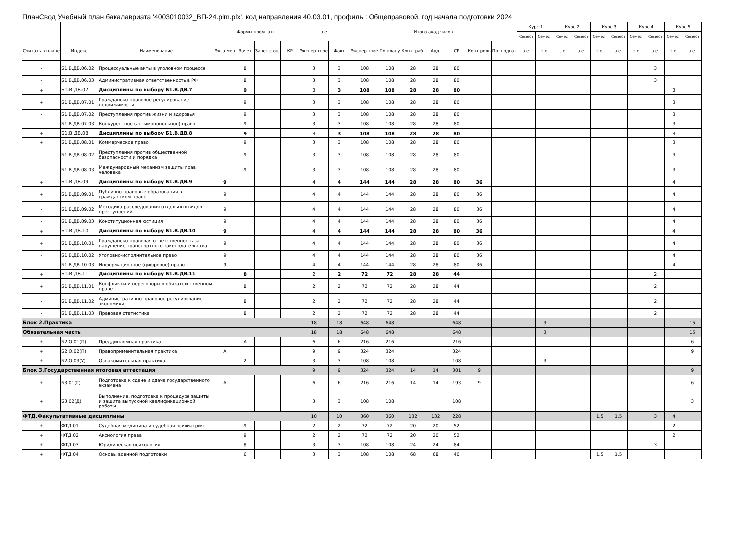ПланСвод Учебный план бакалавриата '4003010032_ВП-24.plm.plx', код направления 40.03.01, профиль : Общеправовой, год начала подготовки 2024
| - | - | - | Формы пром. атт. | | | | з.е. | | Итого акад.часов | | | | | | | Курс 1 | | Курс 2 | | Курс 3 | | Курс 4 | | Курс 5 | |
| --- | --- | --- | --- | --- | --- | --- | --- | --- | --- | --- | --- | --- | --- | --- | --- | --- | --- | --- | --- | --- | --- | --- | --- | --- | --- |
| | | | | | | | | | | | | | | | | Семест | Семест | Семест | Семест | Семест | Семест | Семест | Семест | Семест | Семест |
| Считать в плане | Индекс | Наименование | Экза мен | Зачет | Зачет с оц. | КР | Экспер тное | Факт | Экспер тное | По плану | Конт. раб. | Ауд. | СР | Конт роль | Пр. подгот | з.е. | з.е. | з.е. | з.е. | з.е. | з.е. | з.е. | з.е. | з.е. | з.е. |
| - | Б1.В.ДВ.06.02 | Процессуальные акты в уголовном процессе | | 8 | | | 3 | 3 | 108 | 108 | 28 | 28 | 80 | | | | | | | | | | 3 | | |
| - | Б1.В.ДВ.06.03 | Административная ответственность в РФ | | 8 | | | 3 | 3 | 108 | 108 | 28 | 28 | 80 | | | | | | | | | | 3 | | |
| + | Б1.В.ДВ.07 | Дисциплины по выбору Б1.В.ДВ.7 | | 9 | | | 3 | 3 | 108 | 108 | 28 | 28 | 80 | | | | | | | | | | | 3 | |
| + | Б1.В.ДВ.07.01 | Гражданско-правовое регулирование недвижимости | | 9 | | | 3 | 3 | 108 | 108 | 28 | 28 | 80 | | | | | | | | | | | 3 | |
| - | Б1.В.ДВ.07.02 | Преступления против жизни и здоровья | | 9 | | | 3 | 3 | 108 | 108 | 28 | 28 | 80 | | | | | | | | | | | 3 | |
| - | Б1.В.ДВ.07.03 | Конкурентное (антимонопольное) право | | 9 | | | 3 | 3 | 108 | 108 | 28 | 28 | 80 | | | | | | | | | | | 3 | |
| + | Б1.В.ДВ.08 | Дисциплины по выбору Б1.В.ДВ.8 | | 9 | | | 3 | 3 | 108 | 108 | 28 | 28 | 80 | | | | | | | | | | | 3 | |
| + | Б1.В.ДВ.08.01 | Коммерческое право | | 9 | | | 3 | 3 | 108 | 108 | 28 | 28 | 80 | | | | | | | | | | | 3 | |
| - | Б1.В.ДВ.08.02 | Преступления против общественной безопасности и порядка | | 9 | | | 3 | 3 | 108 | 108 | 28 | 28 | 80 | | | | | | | | | | | 3 | |
| - | Б1.В.ДВ.08.03 | Международный механизм защиты прав человека | | 9 | | | 3 | 3 | 108 | 108 | 28 | 28 | 80 | | | | | | | | | | | 3 | |
| + | Б1.В.ДВ.09 | Дисциплины по выбору Б1.В.ДВ.9 | 9 | | | | 4 | 4 | 144 | 144 | 28 | 28 | 80 | 36 | | | | | | | | | | 4 | |
| + | Б1.В.ДВ.09.01 | Публично-правовые образования в гражданском праве | 9 | | | | 4 | 4 | 144 | 144 | 28 | 28 | 80 | 36 | | | | | | | | | | 4 | |
| - | Б1.В.ДВ.09.02 | Методика расследования отдельных видов преступлений | 9 | | | | 4 | 4 | 144 | 144 | 28 | 28 | 80 | 36 | | | | | | | | | | 4 | |
| - | Б1.В.ДВ.09.03 | Конституционная юстиция | 9 | | | | 4 | 4 | 144 | 144 | 28 | 28 | 80 | 36 | | | | | | | | | | 4 | |
| + | Б1.В.ДВ.10 | Дисциплины по выбору Б1.В.ДВ.10 | 9 | | | | 4 | 4 | 144 | 144 | 28 | 28 | 80 | 36 | | | | | | | | | | 4 | |
| + | Б1.В.ДВ.10.01 | Гражданско-правовая ответственность за нарушение транспортного законодательства | 9 | | | | 4 | 4 | 144 | 144 | 28 | 28 | 80 | 36 | | | | | | | | | | 4 | |
| - | Б1.В.ДВ.10.02 | Уголовно-исполнительное право | 9 | | | | 4 | 4 | 144 | 144 | 28 | 28 | 80 | 36 | | | | | | | | | | 4 | |
| - | Б1.В.ДВ.10.03 | Информационное (цифровое) право | 9 | | | | 4 | 4 | 144 | 144 | 28 | 28 | 80 | 36 | | | | | | | | | | 4 | |
| + | Б1.В.ДВ.11 | Дисциплины по выбору Б1.В.ДВ.11 | | 8 | | | 2 | 2 | 72 | 72 | 28 | 28 | 44 | | | | | | | | | | 2 | | |
| + | Б1.В.ДВ.11.01 | Конфликты и переговоры в обязательственном праве | | 8 | | | 2 | 2 | 72 | 72 | 28 | 28 | 44 | | | | | | | | | | 2 | | |
| - | Б1.В.ДВ.11.02 | Административно-правовое регулирование экономики | | 8 | | | 2 | 2 | 72 | 72 | 28 | 28 | 44 | | | | | | | | | | 2 | | |
| - | Б1.В.ДВ.11.03 | Правовая статистика | | 8 | | | 2 | 2 | 72 | 72 | 28 | 28 | 44 | | | | | | | | | | 2 | | |
| Блок 2.Практика | | | | | | | 18 | 18 | 648 | 648 | | | 648 | | | | 3 | | | | | | | | 15 |
| Обязательная часть | | | | | | | 18 | 18 | 648 | 648 | | | 648 | | | | 3 | | | | | | | | 15 |
| + | Б2.О.01(П) | Преддипломная практика | | А | | | 6 | 6 | 216 | 216 | | | 216 | | | | | | | | | | | | 6 |
| + | Б2.О.02(П) | Правоприменительная практика | А | | | | 9 | 9 | 324 | 324 | | | 324 | | | | | | | | | | | | 9 |
| + | Б2.О.03(У) | Ознакомительная практика | | 2 | | | 3 | 3 | 108 | 108 | | | 108 | | | | 3 | | | | | | | | |
| Блок 3.Государственная итоговая аттестация | | | | | | | 9 | 9 | 324 | 324 | 14 | 14 | 301 | 9 | | | | | | | | | | | 9 |
| + | Б3.01(Г) | Подготовка к сдаче и сдача государственного экзамена | А | | | | 6 | 6 | 216 | 216 | 14 | 14 | 193 | 9 | | | | | | | | | | | 6 |
| + | Б3.02(Д) | Выполнение, подготовка к процедуре защиты и защита выпускной квалификационной работы | | | | | 3 | 3 | 108 | 108 | | | 108 | | | | | | | | | | | | 3 |
| ФТД.Факультативные дисциплины | | | | | | | 10 | 10 | 360 | 360 | 132 | 132 | 228 | | | | | | | 1.5 | 1.5 | | 3 | 4 | |
| + | ФТД.01 | Судебная медицина и судебная психиатрия | | 9 | | | 2 | 2 | 72 | 72 | 20 | 20 | 52 | | | | | | | | | | | 2 | |
| + | ФТД.02 | Аксиология права | | 9 | | | 2 | 2 | 72 | 72 | 20 | 20 | 52 | | | | | | | | | | | 2 | |
| + | ФТД.03 | Юридическая психология | | 8 | | | 3 | 3 | 108 | 108 | 24 | 24 | 84 | | | | | | | | | | 3 | | |
| + | ФТД.04 | Основы военной подготовки | | 6 | | | 3 | 3 | 108 | 108 | 68 | 68 | 40 | | | | | | | 1.5 | 1.5 | | | | |